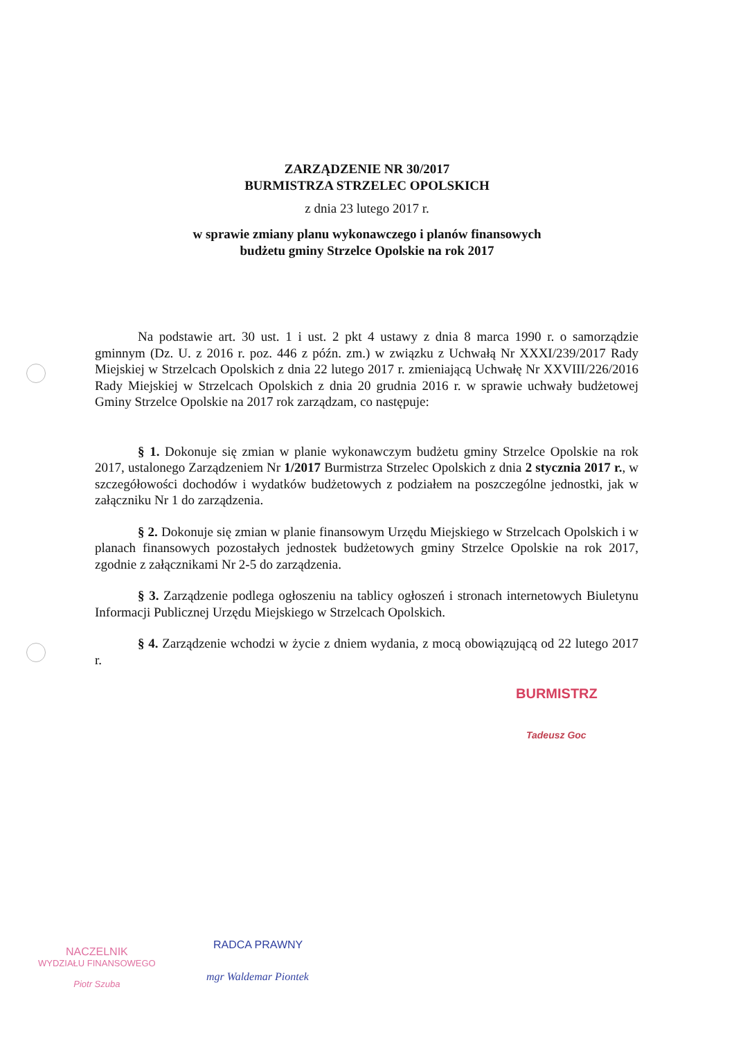ZARZĄDZENIE NR 30/2017
BURMISTRZA STRZELEC OPOLSKICH
z dnia 23 lutego 2017 r.
w sprawie zmiany planu wykonawczego i planów finansowych
budżetu gminy Strzelce Opolskie na rok 2017
Na podstawie art. 30 ust. 1 i ust. 2 pkt 4 ustawy z dnia 8 marca 1990 r. o samorządzie gminnym (Dz. U. z 2016 r. poz. 446 z późn. zm.) w związku z Uchwałą Nr XXXI/239/2017 Rady Miejskiej w Strzelcach Opolskich z dnia 22 lutego 2017 r. zmieniającą Uchwałę Nr XXVIII/226/2016 Rady Miejskiej w Strzelcach Opolskich z dnia 20 grudnia 2016 r. w sprawie uchwały budżetowej Gminy Strzelce Opolskie na 2017 rok zarządzam, co następuje:
§ 1. Dokonuje się zmian w planie wykonawczym budżetu gminy Strzelce Opolskie na rok 2017, ustalonego Zarządzeniem Nr 1/2017 Burmistrza Strzelec Opolskich z dnia 2 stycznia 2017 r., w szczegółowości dochodów i wydatków budżetowych z podziałem na poszczególne jednostki, jak w załączniku Nr 1 do zarządzenia.
§ 2. Dokonuje się zmian w planie finansowym Urzędu Miejskiego w Strzelcach Opolskich i w planach finansowych pozostałych jednostek budżetowych gminy Strzelce Opolskie na rok 2017, zgodnie z załącznikami Nr 2-5 do zarządzenia.
§ 3. Zarządzenie podlega ogłoszeniu na tablicy ogłoszeń i stronach internetowych Biuletynu Informacji Publicznej Urzędu Miejskiego w Strzelcach Opolskich.
§ 4. Zarządzenie wchodzi w życie z dniem wydania, z mocą obowiązującą od 22 lutego 2017 r.
BURMISTRZ
Tadeusz Goc
NACZELNIK
WYDZIAŁU FINANSOWEGO
Piotr Szuba
RADCA PRAWNY
mgr Waldemar Piontek